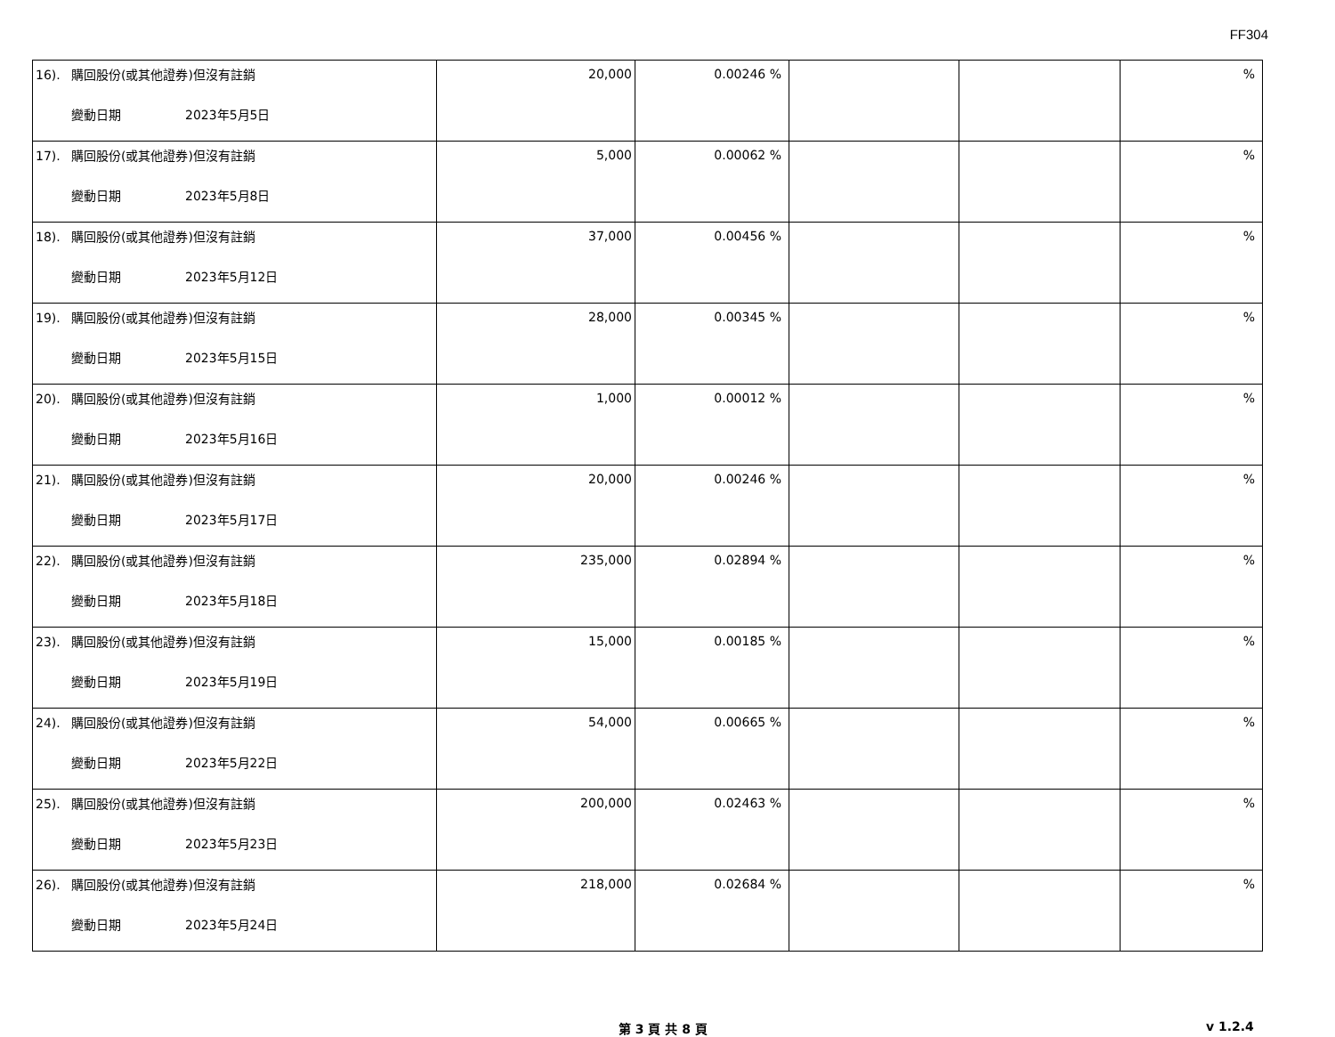FF304
| 16). 購回股份(或其他證券)但沒有註銷 變動日期 2023年5月5日 | 20,000 | 0.00246 % | | | % |
| 17). 購回股份(或其他證券)但沒有註銷 變動日期 2023年5月8日 | 5,000 | 0.00062 % | | | % |
| 18). 購回股份(或其他證券)但沒有註銷 變動日期 2023年5月12日 | 37,000 | 0.00456 % | | | % |
| 19). 購回股份(或其他證券)但沒有註銷 變動日期 2023年5月15日 | 28,000 | 0.00345 % | | | % |
| 20). 購回股份(或其他證券)但沒有註銷 變動日期 2023年5月16日 | 1,000 | 0.00012 % | | | % |
| 21). 購回股份(或其他證券)但沒有註銷 變動日期 2023年5月17日 | 20,000 | 0.00246 % | | | % |
| 22). 購回股份(或其他證券)但沒有註銷 變動日期 2023年5月18日 | 235,000 | 0.02894 % | | | % |
| 23). 購回股份(或其他證券)但沒有註銷 變動日期 2023年5月19日 | 15,000 | 0.00185 % | | | % |
| 24). 購回股份(或其他證券)但沒有註銷 變動日期 2023年5月22日 | 54,000 | 0.00665 % | | | % |
| 25). 購回股份(或其他證券)但沒有註銷 變動日期 2023年5月23日 | 200,000 | 0.02463 % | | | % |
| 26). 購回股份(或其他證券)但沒有註銷 變動日期 2023年5月24日 | 218,000 | 0.02684 % | | | % |
第 3 頁 共 8 頁 v 1.2.4